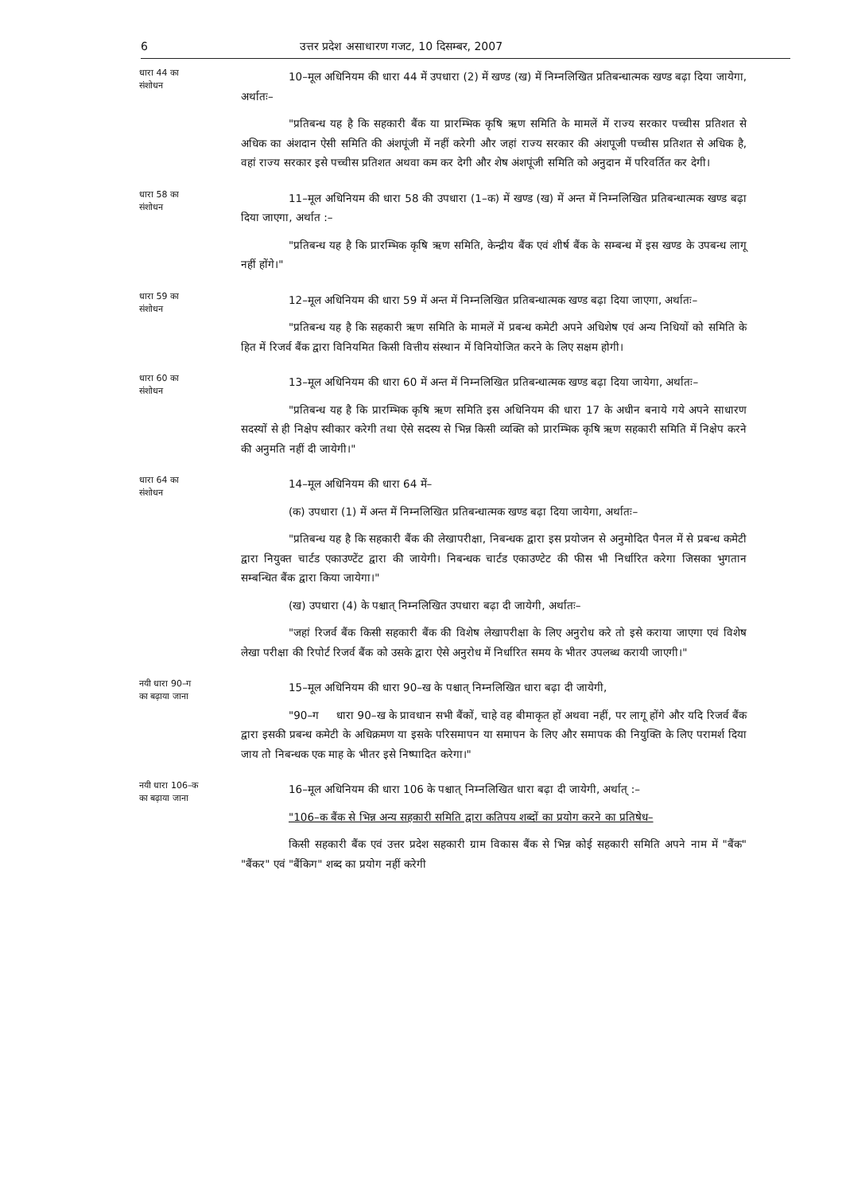6 उत्तर प्रदेश असाधारण गजट, 10 दिसम्बर, 2007
धारा 44 का
संशोधन
10–मूल अधिनियम की धारा 44 में उपधारा (2) में खण्ड (ख) में निम्नलिखित प्रतिबन्धात्मक खण्ड बढ़ा दिया जायेगा, अर्थातः–
"प्रतिबन्ध यह है कि सहकारी बैंक या प्रारम्भिक कृषि ऋण समिति के मामलें में राज्य सरकार पच्चीस प्रतिशत से अधिक का अंशदान ऐसी समिति की अंशपूंजी में नहीं करेगी और जहां राज्य सरकार की अंशपूजी पच्चीस प्रतिशत से अधिक है, वहां राज्य सरकार इसे पच्चीस प्रतिशत अथवा कम कर देगी और शेष अंशपूंजी समिति को अनुदान में परिवर्तित कर देगी।
धारा 58 का
संशोधन
11–मूल अधिनियम की धारा 58 की उपधारा (1–क) में खण्ड (ख) में अन्त में निम्नलिखित प्रतिबन्धात्मक खण्ड बढ़ा दिया जाएगा, अर्थात :–
"प्रतिबन्ध यह है कि प्रारम्भिक कृषि ऋण समिति, केन्द्रीय बैंक एवं शीर्ष बैंक के सम्बन्ध में इस खण्ड के उपबन्ध लागू नहीं होंगे।"
धारा 59 का
संशोधन
12–मूल अधिनियम की धारा 59 में अन्त में निम्नलिखित प्रतिबन्धात्मक खण्ड बढ़ा दिया जाएगा, अर्थातः–
"प्रतिबन्ध यह है कि सहकारी ऋण समिति के मामलें में प्रबन्ध कमेटी अपने अधिशेष एवं अन्य निधियों को समिति के हित में रिजर्व बैंक द्वारा विनियमित किसी वित्तीय संस्थान में विनियोजित करने के लिए सक्षम होगी।
धारा 60 का
संशोधन
13–मूल अधिनियम की धारा 60 में अन्त में निम्नलिखित प्रतिबन्धात्मक खण्ड बढ़ा दिया जायेगा, अर्थातः–
"प्रतिबन्ध यह है कि प्रारम्भिक कृषि ऋण समिति इस अधिनियम की धारा 17 के अधीन बनाये गये अपने साधारण सदस्यों से ही निक्षेप स्वीकार करेगी तथा ऐसे सदस्य से भिन्न किसी व्यक्ति को प्रारम्भिक कृषि ऋण सहकारी समिति में निक्षेप करने की अनुमति नहीं दी जायेगी।"
धारा 64 का
संशोधन
14–मूल अधिनियम की धारा 64 में–
(क) उपधारा (1) में अन्त में निम्नलिखित प्रतिबन्धात्मक खण्ड बढ़ा दिया जायेगा, अर्थातः–
"प्रतिबन्ध यह है कि सहकारी बैंक की लेखापरीक्षा, निबन्धक द्वारा इस प्रयोजन से अनुमोदित पैनल में से प्रबन्ध कमेटी द्वारा नियुक्त चार्टड एकाउण्टेंट द्वारा की जायेगी। निबन्धक चार्टड एकाउण्टेट की फीस भी निर्धारित करेगा जिसका भुगतान सम्बन्धित बैंक द्वारा किया जायेगा।"
(ख) उपधारा (4) के पश्चात् निम्नलिखित उपधारा बढ़ा दी जायेगी, अर्थातः–
"जहां रिजर्व बैंक किसी सहकारी बैंक की विशेष लेखापरीक्षा के लिए अनुरोध करे तो इसे कराया जाएगा एवं विशेष लेखा परीक्षा की रिपोर्ट रिजर्व बैंक को उसके द्वारा ऐसे अनुरोध में निर्धारित समय के भीतर उपलब्ध करायी जाएगी।"
नयी धारा 90–ग
का बढ़ाया जाना
15–मूल अधिनियम की धारा 90–ख के पश्चात् निम्नलिखित धारा बढ़ा दी जायेगी,
"90–ग धारा 90–ख के प्रावधान सभी बैंकों, चाहे वह बीमाकृत हों अथवा नहीं, पर लागू होंगे और यदि रिजर्व बैंक द्वारा इसकी प्रबन्ध कमेटी के अधिक्रमण या इसके परिसमापन या समापन के लिए और समापक की नियुक्ति के लिए परामर्श दिया जाय तो निबन्धक एक माह के भीतर इसे निष्पादित करेगा।"
नयी धारा 106–क
का बढ़ाया जाना
16–मूल अधिनियम की धारा 106 के पश्चात् निम्नलिखित धारा बढ़ा दी जायेगी, अर्थात् :–
"106–क बैंक से भिन्न अन्य सहकारी समिति द्वारा कतिपय शब्दों का प्रयोग करने का प्रतिषेध–
किसी सहकारी बैंक एवं उत्तर प्रदेश सहकारी ग्राम विकास बैंक से भिन्न कोई सहकारी समिति अपने नाम में "बैंक" "बैंकर" एवं "बैंकिग" शब्द का प्रयोग नहीं करेगी